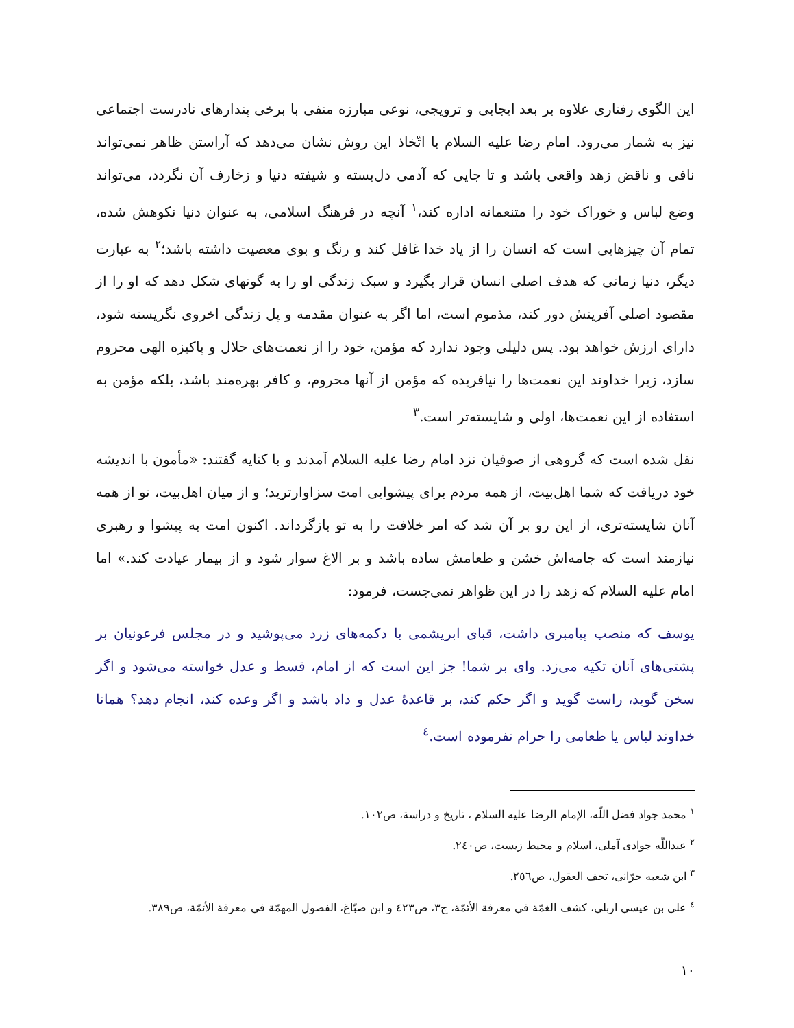این الگوی رفتاری علاوه بر بعد ایجابی و ترویجی، نوعی مبارزه منفی با برخی پندارهای نادرست اجتماعی نیز به شمار می‌رود. امام رضا علیه السلام با اتّخاذ این روش نشان می‌دهد که آراستن ظاهر نمی‌تواند نافی و ناقض زهد واقعی باشد و تا جایی که آدمی دل‌بسته و شیفته دنیا و زخارف آن نگردد، می‌تواند وضع لباس و خوراک خود را متنعمانه اداره کند،<sup>١</sup> آنچه در فرهنگ اسلامی، به عنوان دنیا نکوهش شده، تمام آن چیزهایی است که انسان را از یاد خدا غافل کند و رنگ و بوی معصیت داشته باشد؛<sup>٢</sup> به عبارت دیگر، دنیا زمانی که هدف اصلی انسان قرار بگیرد و سبک زندگی او را به گونهای شکل دهد که او را از مقصود اصلی آفرینش دور کند، مذموم است، اما اگر به عنوان مقدمه و پل زندگی اخروی نگریسته شود، دارای ارزش خواهد بود. پس دلیلی وجود ندارد که مؤمن، خود را از نعمت‌های حلال و پاکیزه الهی محروم سازد، زیرا خداوند این نعمت‌ها را نیافریده که مؤمن از آنها محروم، و کافر بهره‌مند باشد، بلکه مؤمن به استفاده از این نعمت‌ها، اولی و شایسته‌تر است.<sup>٣</sup>
نقل شده است که گروهی از صوفیان نزد امام رضا علیه السلام آمدند و با کنایه گفتند: «مأمون با اندیشه خود دریافت که شما اهل‌بیت، از همه مردم برای پیشوایی امت سزاوارترید؛ و از میان اهل‌بیت، تو از همه آنان شایسته‌تری، از این رو بر آن شد که امر خلافت را به تو بازگرداند. اکنون امت به پیشوا و رهبری نیازمند است که جامه‌اش خشن و طعامش ساده باشد و بر الاغ سوار شود و از بیمار عیادت کند.» اما امام علیه السلام که زهد را در این ظواهر نمی‌جست، فرمود:
یوسف که منصب پیامبری داشت، قبای ابریشمی با دکمه‌های زرد می‌پوشید و در مجلس فرعونیان بر پشتی‌های آنان تکیه می‌زد. وای بر شما! جز این است که از امام، قسط و عدل خواسته می‌شود و اگر سخن گوید، راست گوید و اگر حکم کند، بر قاعدهٔ عدل و داد باشد و اگر وعده کند، انجام دهد؟ همانا خداوند لباس یا طعامی را حرام نفرموده است.<sup>٤</sup>
<sup>١</sup> محمد جواد فضل اللّه، الإمام الرضا علیه السلام ، تاریخ و دراسة، ص١٠٢.
<sup>٢</sup> عبداللّه جوادی آملی، اسلام و محیط زیست، ص٢٤٠.
<sup>٣</sup> ابن شعبه حرّانی، تحف العقول، ص٢٥٦.
<sup>٤</sup> علی بن عیسی اربلی، کشف الغمّة فی معرفة الأئمّة، ج٣، ص٤٢٣ و ابن صبّاغ، الفصول المهمّة فی معرفة الأئمّة، ص٣٨٩.
١٠